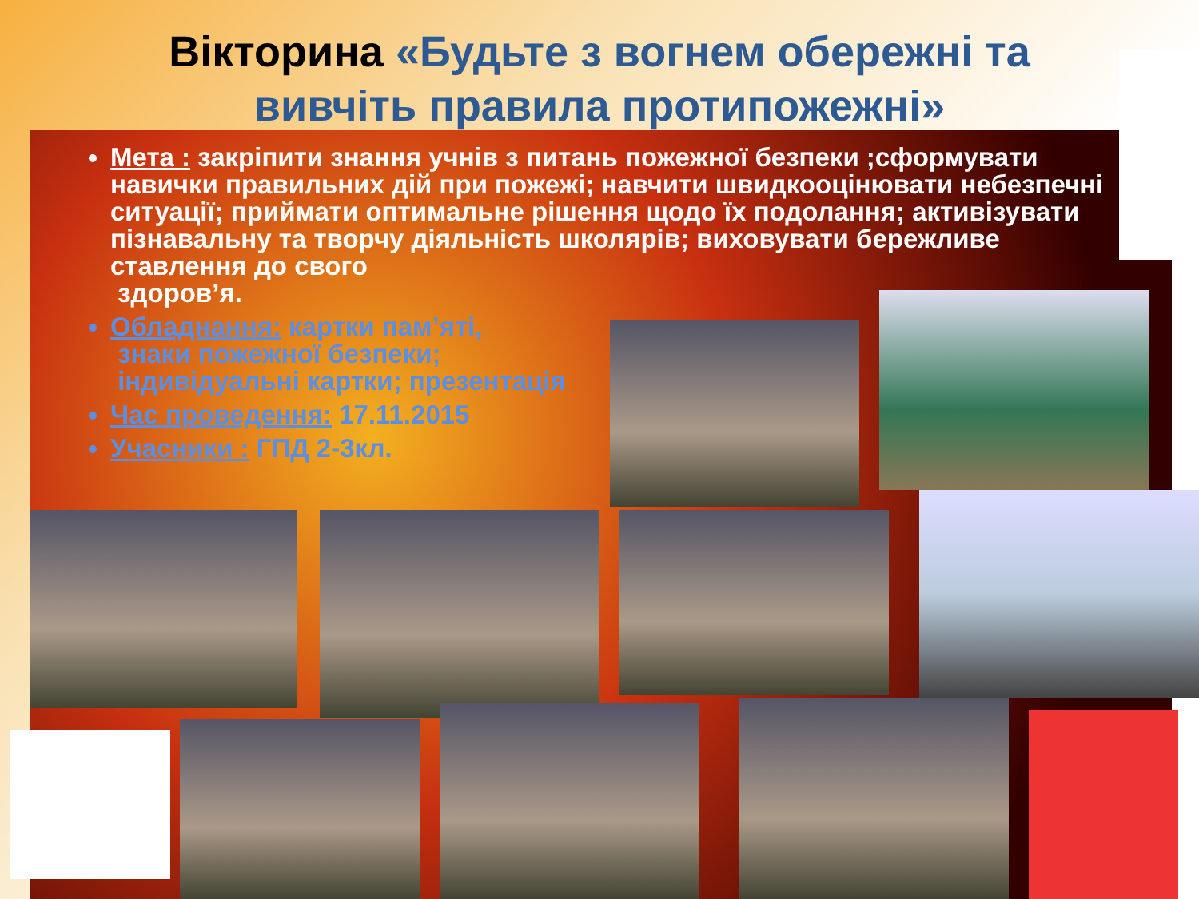Вікторина «Будьте з вогнем обережні та вивчіть правила протипожежні»
Мета : закріпити знання учнів з питань пожежної безпеки ;сформувати навички правильних дій при пожежі; навчити швидкооцінювати небезпечні ситуації; приймати оптимальне рішення щодо їх подолання; активізувати пізнавальну та творчу діяльність школярів; виховувати бережливе ставлення до свого
здоров’я.
Обладнання: картки пам’яті,
знаки пожежної безпеки;
індивідуальні картки; презентація
Час проведення: 17.11.2015
Учасники : ГПД 2-3кл.